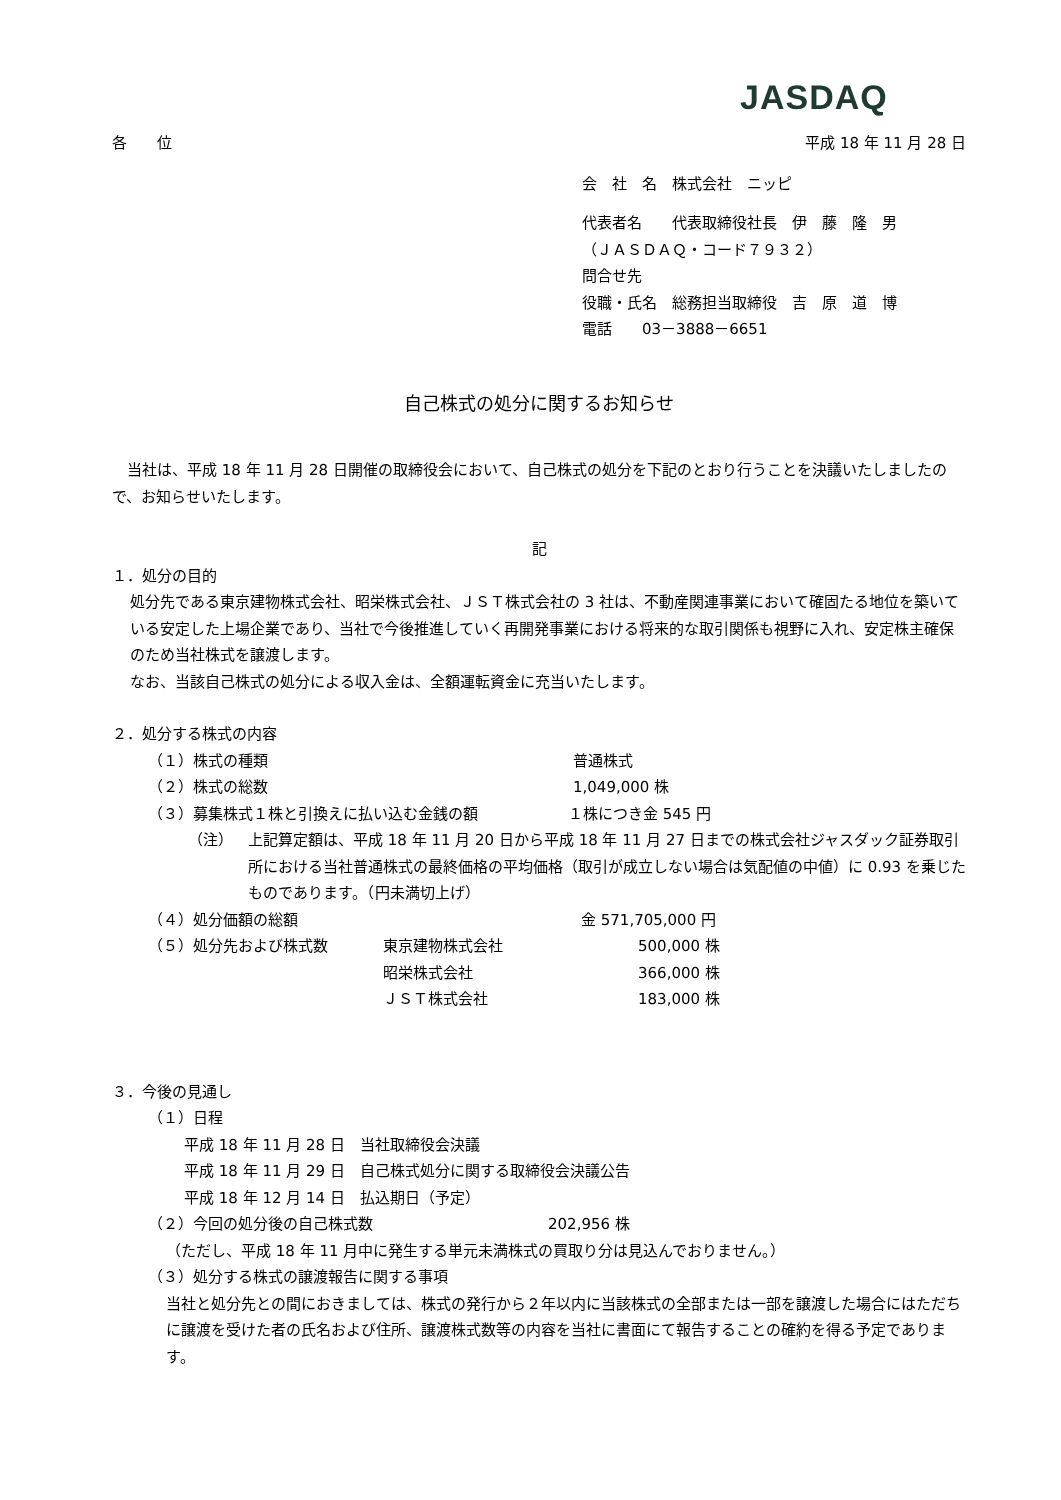JASDAQ
各　　位 平成 18 年 11 月 28 日
会　社　名　株式会社　ニッピ
代表者名　　代表取締役社長　伊　藤　隆　男
（ＪＡＳＤＡＱ・コード７９３２）
問合せ先
役職・氏名　総務担当取締役　吉　原　道　博
電話　　03－3888－6651
自己株式の処分に関するお知らせ
当社は、平成 18 年 11 月 28 日開催の取締役会において、自己株式の処分を下記のとおり行うことを決議いたしましたので、お知らせいたします。
記
１．処分の目的
処分先である東京建物株式会社、昭栄株式会社、ＪＳＴ株式会社の 3 社は、不動産関連事業において確固たる地位を築いている安定した上場企業であり、当社で今後推進していく再開発事業における将来的な取引関係も視野に入れ、安定株主確保のため当社株式を譲渡します。
なお、当該自己株式の処分による収入金は、全額運転資金に充当いたします。
２．処分する株式の内容
（１）株式の種類 普通株式
（２）株式の総数 1,049,000 株
（３）募集株式１株と引換えに払い込む金銭の額 １株につき金 545 円
（注） 上記算定額は、平成 18 年 11 月 20 日から平成 18 年 11 月 27 日までの株式会社ジャスダック証券取引所における当社普通株式の最終価格の平均価格（取引が成立しない場合は気配値の中値）に 0.93 を乗じたものであります。（円未満切上げ）
（４）処分価額の総額 金 571,705,000 円
（５）処分先および株式数 東京建物株式会社 500,000 株
昭栄株式会社 366,000 株
ＪＳＴ株式会社 183,000 株
３．今後の見通し
（１）日程
平成 18 年 11 月 28 日　当社取締役会決議
平成 18 年 11 月 29 日　自己株式処分に関する取締役会決議公告
平成 18 年 12 月 14 日　払込期日（予定）
（２）今回の処分後の自己株式数 202,956 株
（ただし、平成 18 年 11 月中に発生する単元未満株式の買取り分は見込んでおりません。）
（３）処分する株式の譲渡報告に関する事項
当社と処分先との間におきましては、株式の発行から２年以内に当該株式の全部または一部を譲渡した場合にはただちに譲渡を受けた者の氏名および住所、譲渡株式数等の内容を当社に書面にて報告することの確約を得る予定であります。